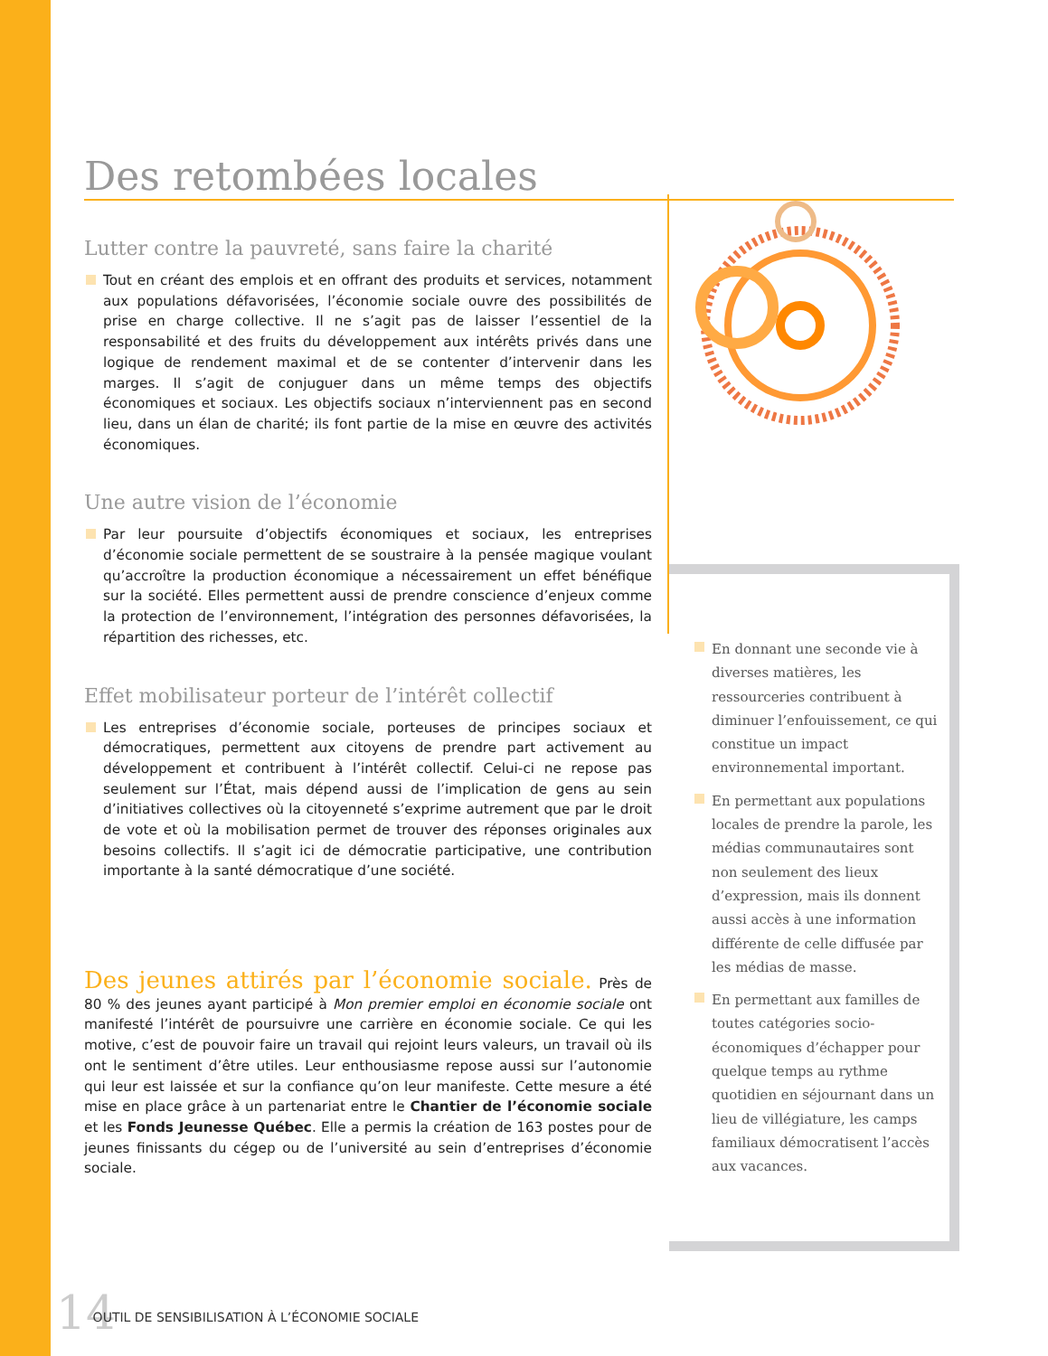Des retombées locales
Lutter contre la pauvreté, sans faire la charité
Tout en créant des emplois et en offrant des produits et services, notamment aux populations défavorisées, l’économie sociale ouvre des possibilités de prise en charge collective. Il ne s’agit pas de laisser l’essentiel de la responsabilité et des fruits du développement aux intérêts privés dans une logique de rendement maximal et de se contenter d’intervenir dans les marges. Il s’agit de conjuguer dans un même temps des objectifs économiques et sociaux. Les objectifs sociaux n’interviennent pas en second lieu, dans un élan de charité; ils font partie de la mise en œuvre des activités économiques.
Une autre vision de l’économie
Par leur poursuite d’objectifs économiques et sociaux, les entreprises d’économie sociale permettent de se soustraire à la pensée magique voulant qu’accroître la production économique a nécessairement un effet bénéfique sur la société. Elles permettent aussi de prendre conscience d’enjeux comme la protection de l’environnement, l’intégration des personnes défavorisées, la répartition des richesses, etc.
Effet mobilisateur porteur de l’intérêt collectif
Les entreprises d’économie sociale, porteuses de principes sociaux et démocratiques, permettent aux citoyens de prendre part activement au développement et contribuent à l’intérêt collectif. Celui-ci ne repose pas seulement sur l’État, mais dépend aussi de l’implication de gens au sein d’initiatives collectives où la citoyenneté s’exprime autrement que par le droit de vote et où la mobilisation permet de trouver des réponses originales aux besoins collectifs. Il s’agit ici de démocratie participative, une contribution importante à la santé démocratique d’une société.
En donnant une seconde vie à diverses matières, les ressourceries contribuent à diminuer l’enfouissement, ce qui constitue un impact environnemental important.
En permettant aux populations locales de prendre la parole, les médias communautaires sont non seulement des lieux d’expression, mais ils donnent aussi accès à une information différente de celle diffusée par les médias de masse.
En permettant aux familles de toutes catégories socio-économiques d’échapper pour quelque temps au rythme quotidien en séjournant dans un lieu de villégiature, les camps familiaux démocratisent l’accès aux vacances.
Des jeunes attirés par l’économie sociale. Près de 80 % des jeunes ayant participé à Mon premier emploi en économie sociale ont manifesté l’intérêt de poursuivre une carrière en économie sociale. Ce qui les motive, c’est de pouvoir faire un travail qui rejoint leurs valeurs, un travail où ils ont le sentiment d’être utiles. Leur enthousiasme repose aussi sur l’autonomie qui leur est laissée et sur la confiance qu’on leur manifeste. Cette mesure a été mise en place grâce à un partenariat entre le Chantier de l’économie sociale et les Fonds Jeunesse Québec. Elle a permis la création de 163 postes pour de jeunes finissants du cégep ou de l’université au sein d’entreprises d’économie sociale.
14 OUTIL DE SENSIBILISATION À L’ÉCONOMIE SOCIALE